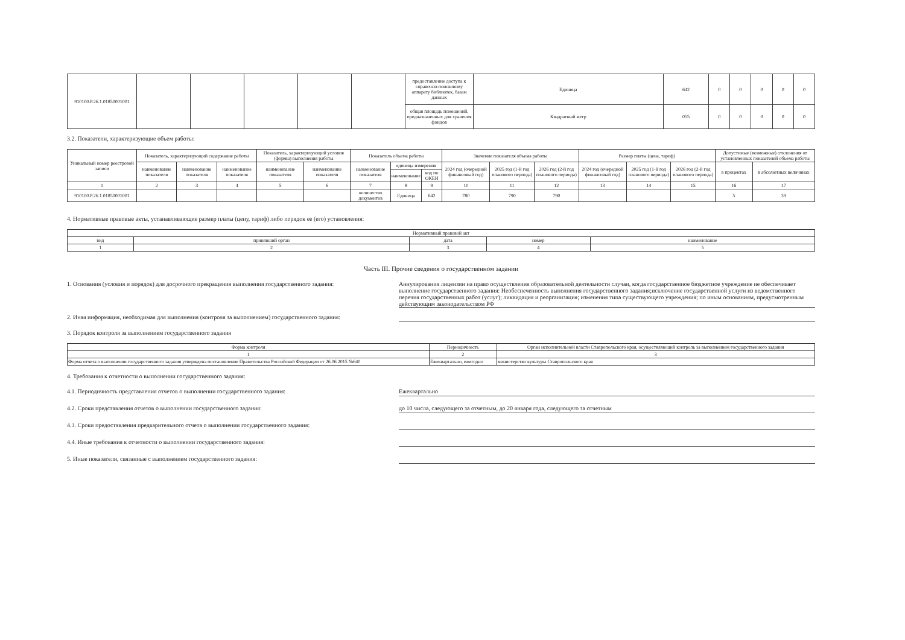| 910100.Р.26.1.01850001001 | | | | | | предоставление доступа к справочно-поисковому аппарату библиотек, базам данных | Единица | 642 | 0 | 0 | 0 | 0 | 0 |
| | | | | | | общая площадь помещений, предназначенных для хранения фондов | Квадратный метр | 055 | 0 | 0 | 0 | 0 | 0 |
3.2. Показатели, характеризующие объем работы:
| Уникальный номер реестровой записи | Показатель, характеризующий содержание работы | | | Показатель, характеризующий условия (формы) выполнения работы | | Показатель объема работы | | | Значение показателя объема работы | | | Размер платы (цена, тариф) | | | Допустимые (возможные) отклонения от установленных показателей объема работы | |
| --- | --- | --- | --- | --- | --- | --- | --- | --- | --- | --- | --- | --- | --- | --- | --- | --- |
| | наименование показателя | наименование показателя | наименование показателя | наименование показателя | наименование показателя | наименование показателя | единица измерения | | 2024 год (очередной финансовый год) | 2025 год (1-й год планового периода) | 2026 год (2-й год планового периода) | 2024 год (очередной финансовый год) | 2025 год (1-й год планового периода) | 2026 год (2-й год планового периода) | в процентах | в абсолютных величинах |
| | | | | | | | наименование | код по ОКЕИ | | | | | | | | |
| 1 | 2 | 3 | 4 | 5 | 6 | 7 | 8 | 9 | 10 | 11 | 12 | 13 | 14 | 15 | 16 | 17 |
| 910100.Р.26.1.01850001001 | | | | | | количество документов | Единица | 642 | 780 | 790 | 790 | | | | 5 | 39 |
4. Нормативные правовые акты, устанавливающие размер платы (цену, тариф) либо порядок ее (его) установления:
| Нормативный правовой акт | | | | |
| --- | --- | --- | --- | --- |
| вид | принявший орган | дата | номер | наименование |
| 1 | 2 | 3 | 4 | 5 |
Часть III. Прочие сведения о государственном задании
1. Основания (условия и порядок) для досрочного прекращения выполнения государственного задания:
Аннулирования лицензии на право осуществления образовательной деятельности случаи, когда государственное бюджетное учреждение не обеспечивает выполнение государственного задания: Необеспеченность выполнения государственного задания;исключение государственной услуги из ведомственного перечня государственных работ (услуг); ликвидация и реорганизация; изменения типа существующего учреждения; по иным основаниям, предусмотренным действующим законодательством РФ
2. Иная информация, необходимая для выполнения (контроля за выполнением) государственного задания:
3. Порядок контроля за выполнением государственного задания
| Форма контроля | Периодичность | Орган исполнительной власти Ставропольского края, осуществляющий контроль за выполнением государственного задания |
| --- | --- | --- |
| 1 | 2 | 3 |
| Форма отчета о выполнении государственного задания утверждена постановление Правительства Российской Федерации от 26.06.2015 №640 | Ежеквартально, ежегодно | министерство культуры Ставропольского края |
4. Требования к отчетности о выполнении государственного задания:
4.1. Периодичность представления отчетов о выполнении государственного задания: Ежеквартально
4.2. Сроки представления отчетов о выполнении государственного задания: до 10 числа, следующего за отчетным, до 20 января года, следующего за отчетным
4.3. Сроки предоставления предварительного отчета о выполнении государственного задания:
4.4. Иные требования к отчетности о выполнении государственного задания:
5. Иные показатели, связанные с выполнением государственного задания: